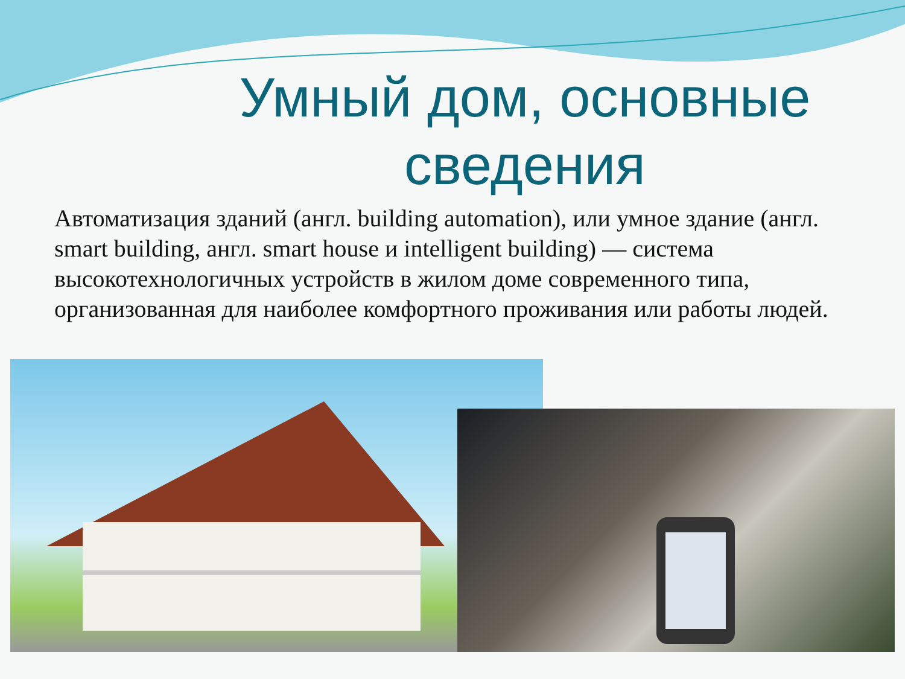Умный дом, основные сведения
Автоматизация зданий (англ. building automation), или умное здание (англ. smart building, англ. smart house и intelligent building) — система высокотехнологичных устройств в жилом доме современного типа, организованная для наиболее комфортного проживания или работы людей.